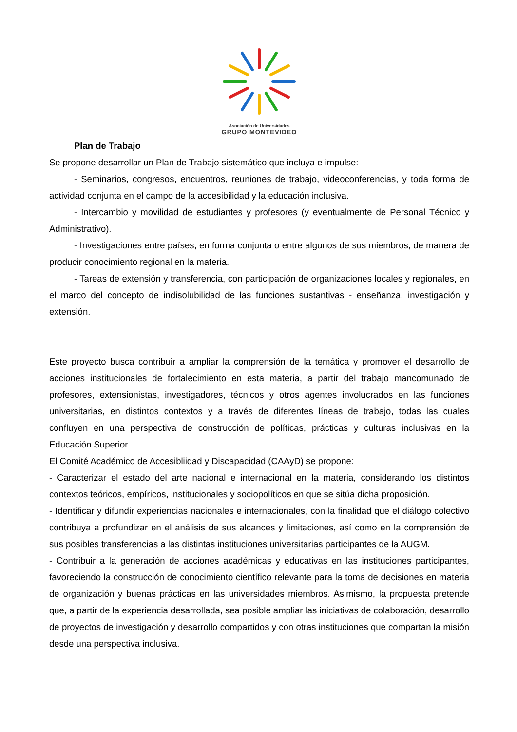Asociación de Universidades
GRUPO MONTEVIDEO
Plan de Trabajo
Se propone desarrollar un Plan de Trabajo sistemático que incluya e impulse:
- Seminarios, congresos, encuentros, reuniones de trabajo, videoconferencias, y toda forma de actividad conjunta en el campo de la accesibilidad y la educación inclusiva.
- Intercambio y movilidad de estudiantes y profesores (y eventualmente de Personal Técnico y Administrativo).
- Investigaciones entre países, en forma conjunta o entre algunos de sus miembros, de manera de producir conocimiento regional en la materia.
- Tareas de extensión y transferencia, con participación de organizaciones locales y regionales, en el marco del concepto de indisolubilidad de las funciones sustantivas - enseñanza, investigación y extensión.
Este proyecto busca contribuir a ampliar la comprensión de la temática y promover el desarrollo de acciones institucionales de fortalecimiento en esta materia, a partir del trabajo mancomunado de profesores, extensionistas, investigadores, técnicos y otros agentes involucrados en las funciones universitarias, en distintos contextos y a través de diferentes líneas de trabajo, todas las cuales confluyen en una perspectiva de construcción de políticas, prácticas y culturas inclusivas en la Educación Superior.
El Comité Académico de Accesibliidad y Discapacidad (CAAyD) se propone:
- Caracterizar el estado del arte nacional e internacional en la materia, considerando los distintos contextos teóricos, empíricos, institucionales y sociopolíticos en que se sitúa dicha proposición.
- Identificar y difundir experiencias nacionales e internacionales, con la finalidad que el diálogo colectivo contribuya a profundizar en el análisis de sus alcances y limitaciones, así como en la comprensión de sus posibles transferencias a las distintas instituciones universitarias participantes de la AUGM.
- Contribuir a la generación de acciones académicas y educativas en las instituciones participantes, favoreciendo la construcción de conocimiento científico relevante para la toma de decisiones en materia de organización y buenas prácticas en las universidades miembros. Asimismo, la propuesta pretende que, a partir de la experiencia desarrollada, sea posible ampliar las iniciativas de colaboración, desarrollo de proyectos de investigación y desarrollo compartidos y con otras instituciones que compartan la misión desde una perspectiva inclusiva.